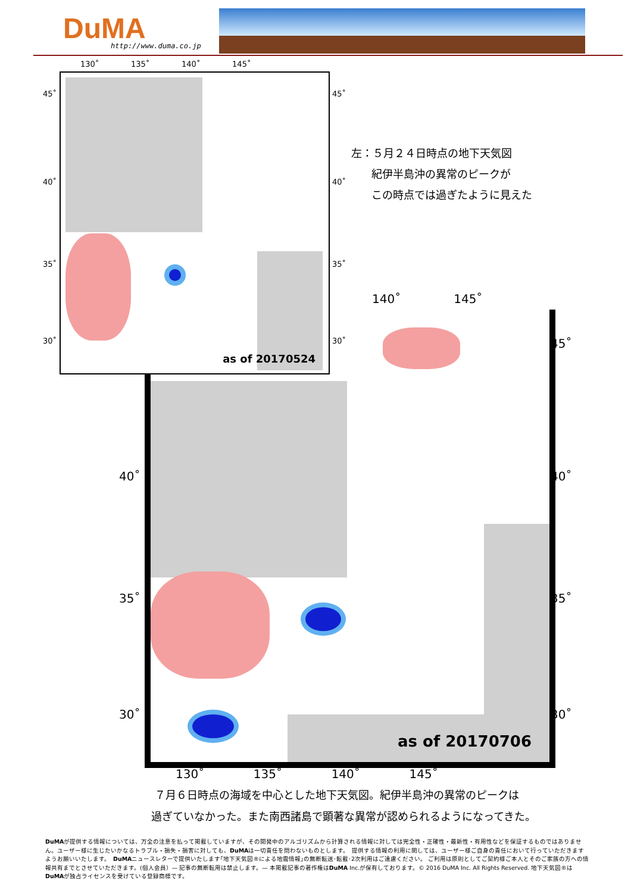DuMA http://www.duma.co.jp
as of 20170524
130˚ 135˚ 140˚ 145˚
45˚
40˚
35˚
30˚
45˚
40˚
35˚
30˚
左：５月２４日時点の地下天気図
紀伊半島沖の異常のピークが
この時点では過ぎたように見えた
140˚ 145˚
as of 20170706
40˚
35˚
30˚
45˚
40˚
35˚
30˚
130˚ 135˚ 140˚ 145˚
７月６日時点の海域を中心とした地下天気図。紀伊半島沖の異常のピークは
過ぎていなかった。また南西諸島で顕著な異常が認められるようになってきた。
DuMAが提供する情報については、万全の注意を払って掲載していますが、その開発中のアルゴリズムから計算される情報に対しては完全性・正確性・最新性・有用性などを保証するものではありません。ユーザー様に生じたいかなるトラブル・損失・損害に対しても、DuMAは一切責任を問わないものとします。　提供する情報の利用に関しては、ユーザー様ご自身の責任において行っていただきますようお願いいたします。　DuMAニュースレターで提供いたします｢地下天気図®による地震情報｣の無断転送･転載･2次利用はご遠慮ください。 ご利用は原則としてご契約様ご本人とそのご家族の方への情報共有までとさせていただきます。(個人会員）— 記事の無断転用は禁止します。— 本掲載記事の著作権はDuMA Inc.が保有しております。© 2016 DuMA Inc. All Rights Reserved. 地下天気図®は DuMAが独占ライセンスを受けている登録商標です。